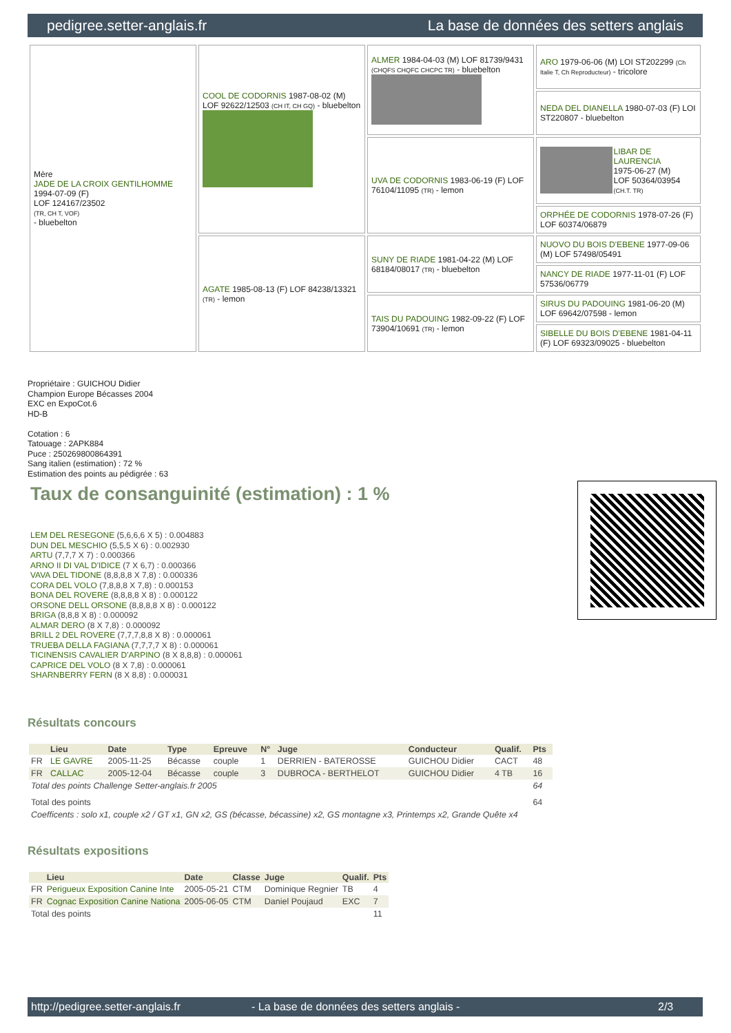pedigree.setter-anglais.fr La base de données des setters anglais
| Mère JADE DE LA CROIX GENTILHOMME 1994-07-09 (F) LOF 124167/23502 (TR, CH T, VOF) - bluebelton | COOL DE CODORNIS 1987-08-02 (M) LOF 92622/12503 (CH IT, CH GQ) - bluebelton | ALMER 1984-04-03 (M) LOF 81739/9431 (CHQFS CHQFC CHCPC TR) - bluebelton | ARO 1979-06-06 (M) LOI ST202299 (Ch Italie T, Ch Reproducteur) - tricolore |
| | | | NEDA DEL DIANELLA 1980-07-03 (F) LOI ST220807 - bluebelton |
| | | UVA DE CODORNIS 1983-06-19 (F) LOF 76104/11095 (TR) - lemon | LIBAR DE LAURENCIA 1975-06-27 (M) LOF 50364/03954 (CH.T. TR) |
| | | | ORPHÉE DE CODORNIS 1978-07-26 (F) LOF 60374/06879 |
| | AGATE 1985-08-13 (F) LOF 84238/13321 (TR) - lemon | SUNY DE RIADE 1981-04-22 (M) LOF 68184/08017 (TR) - bluebelton | NUOVO DU BOIS D'EBENE 1977-09-06 (M) LOF 57498/05491 |
| | | | NANCY DE RIADE 1977-11-01 (F) LOF 57536/06779 |
| | | TAIS DU PADOUING 1982-09-22 (F) LOF 73904/10691 (TR) - lemon | SIRUS DU PADOUING 1981-06-20 (M) LOF 69642/07598 - lemon |
| | | | SIBELLE DU BOIS D'EBENE 1981-04-11 (F) LOF 69323/09025 - bluebelton |
Propriétaire : GUICHOU Didier
Champion Europe Bécasses 2004
EXC en ExpoCot.6
HD-B
Cotation : 6
Tatouage : 2APK884
Puce : 250269800864391
Sang italien (estimation) : 72 %
Estimation des points au pédigrée : 63
Taux de consanguinité (estimation) : 1 %
LEM DEL RESEGONE (5,6,6,6 X 5) : 0.004883
DUN DEL MESCHIO (5,5,5 X 6) : 0.002930
ARTU (7,7,7 X 7) : 0.000366
ARNO II DI VAL D'IDICE (7 X 6,7) : 0.000366
VAVA DEL TIDONE (8,8,8,8 X 7,8) : 0.000336
CORA DEL VOLO (7,8,8,8 X 7,8) : 0.000153
BONA DEL ROVERE (8,8,8,8 X 8) : 0.000122
ORSONE DELL ORSONE (8,8,8,8 X 8) : 0.000122
BRIGA (8,8,8 X 8) : 0.000092
ALMAR DERO (8 X 7,8) : 0.000092
BRILL 2 DEL ROVERE (7,7,7,8,8 X 8) : 0.000061
TRUEBA DELLA FAGIANA (7,7,7,7 X 8) : 0.000061
TICINENSIS CAVALIER D'ARPINO (8 X 8,8,8) : 0.000061
CAPRICE DEL VOLO (8 X 7,8) : 0.000061
SHARNBERRY FERN (8 X 8,8) : 0.000031
Résultats concours
| | Lieu | Date | Type | Epreuve | N° | Juge | Conducteur | Qualif. | Pts |
| --- | --- | --- | --- | --- | --- | --- | --- | --- | --- |
| FR | LE GAVRE | 2005-11-25 | Bécasse | couple | 1 | DERRIEN - BATEROSSE | GUICHOU Didier | CACT | 48 |
| FR | CALLAC | 2005-12-04 | Bécasse | couple | 3 | DUBROCA - BERTHELOT | GUICHOU Didier | 4 TB | 16 |
| Total des points Challenge Setter-anglais.fr 2005 | | | | | | | | | 64 |
| Total des points | | | | | | | | | 64 |
| Coefficents : solo x1, couple x2 / GT x1, GN x2, GS (bécasse, bécassine) x2, GS montagne x3, Printemps x2, Grande Quête x4 | | | | | | | | | |
Résultats expositions
| | Lieu | Date | Classe | Juge | Qualif. | Pts |
| --- | --- | --- | --- | --- | --- | --- |
| FR | Perigueux Exposition Canine Inte | 2005-05-21 | CTM | Dominique Regnier | TB | 4 |
| FR | Cognac Exposition Canine Nationa | 2005-06-05 | CTM | Daniel Poujaud | EXC | 7 |
| Total des points | | | | | | 11 |
http://pedigree.setter-anglais.fr - La base de données des setters anglais - 2/3